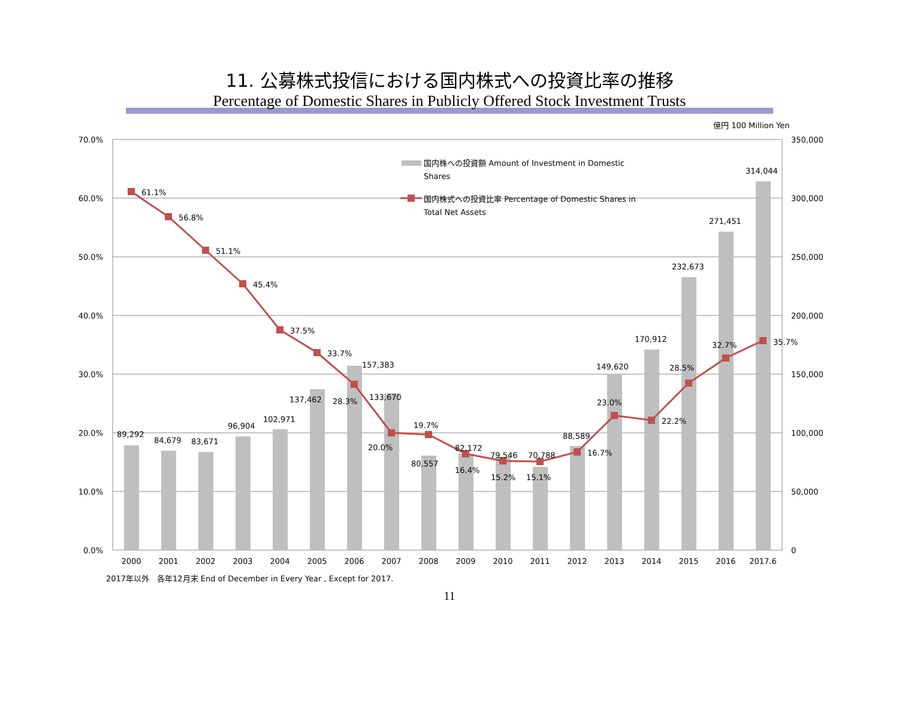11. 公募株式投信における国内株式への投資比率の推移
Percentage of Domestic Shares in Publicly Offered Stock Investment Trusts
70.0%
60.0%
50.0%
40.0%
30.0%
20.0%
10.0%
0.0%
億円 100 Million Yen
350,000
300,000
250,000
200,000
150,000
100,000
50,000
0
国内株への投資額 Amount of Investment in Domestic
Shares
国内株式への投資比率 Percentage of Domestic Shares in
Total Net Assets
61.1%
56.8%
51.1%
45.4%
37.5%
33.7%
28.3%
20.0%
19.7%
16.4%
15.2%
15.1%
16.7%
23.0%
22.2%
28.5%
32.7%
35.7%
89,292
84,679
83,671
96,904
102,971
137,462
157,383
133,670
80,557
82,172
79,546
70,788
88,589
149,620
170,912
232,673
271,451
314,044
2000
2001
2002
2003
2004
2005
2006
2007
2008
2009
2010
2011
2012
2013
2014
2015
2016
2017.6
2017年以外　各年12月末 End of December in Every Year , Except for 2017.
11